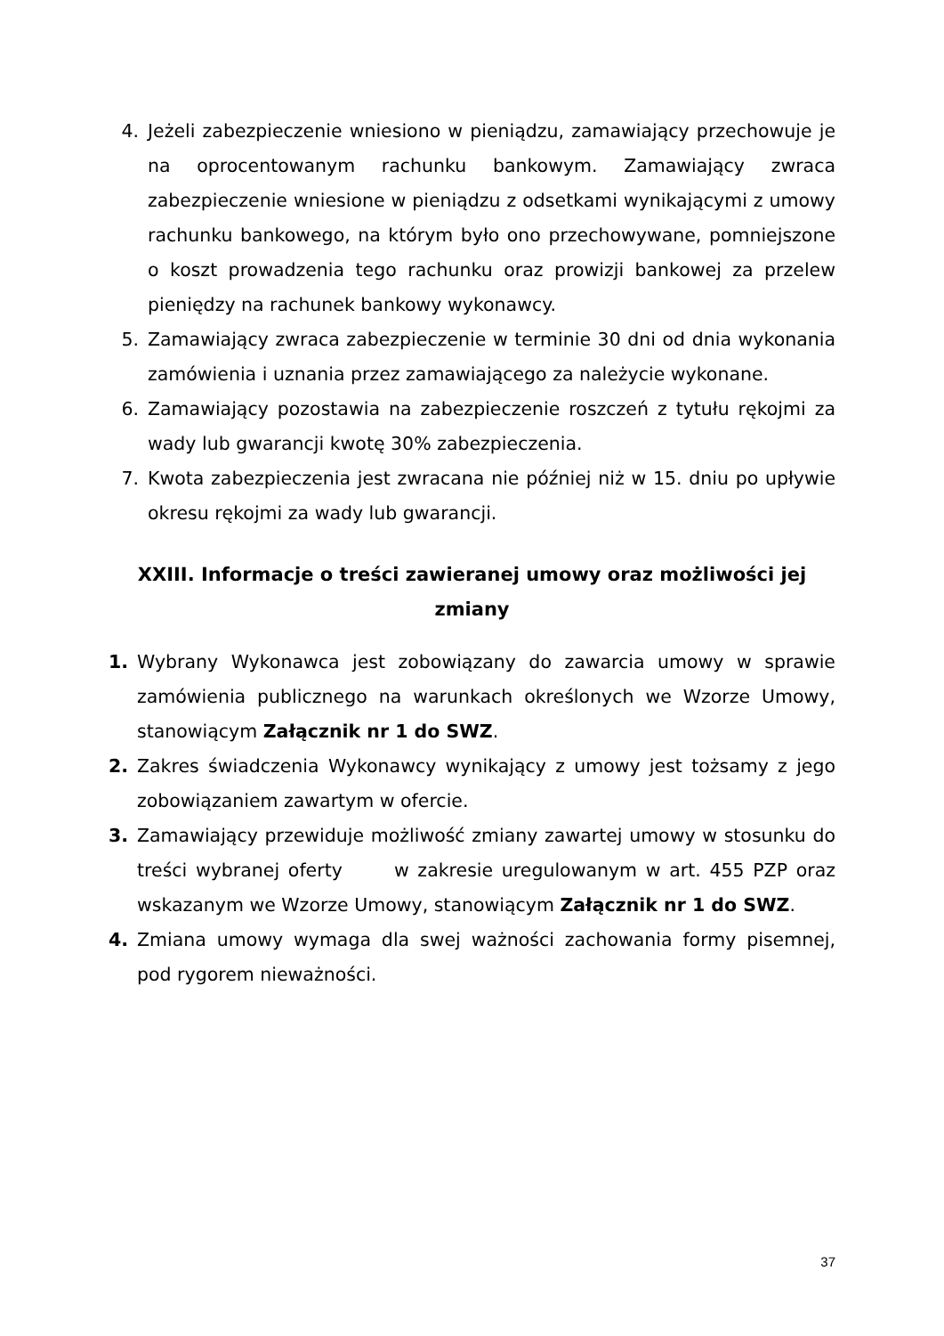4. Jeżeli zabezpieczenie wniesiono w pieniądzu, zamawiający przechowuje je na oprocentowanym rachunku bankowym. Zamawiający zwraca zabezpieczenie wniesione w pieniądzu z odsetkami wynikającymi z umowy rachunku bankowego, na którym było ono przechowywane, pomniejszone o koszt prowadzenia tego rachunku oraz prowizji bankowej za przelew pieniędzy na rachunek bankowy wykonawcy.
5. Zamawiający zwraca zabezpieczenie w terminie 30 dni od dnia wykonania zamówienia i uznania przez zamawiającego za należycie wykonane.
6. Zamawiający pozostawia na zabezpieczenie roszczeń z tytułu rękojmi za wady lub gwarancji kwotę 30% zabezpieczenia.
7. Kwota zabezpieczenia jest zwracana nie później niż w 15. dniu po upływie okresu rękojmi za wady lub gwarancji.
XXIII. Informacje o treści zawieranej umowy oraz możliwości jej zmiany
1. Wybrany Wykonawca jest zobowiązany do zawarcia umowy w sprawie zamówienia publicznego na warunkach określonych we Wzorze Umowy, stanowiącym Załącznik nr 1 do SWZ.
2. Zakres świadczenia Wykonawcy wynikający z umowy jest tożsamy z jego zobowiązaniem zawartym w ofercie.
3. Zamawiający przewiduje możliwość zmiany zawartej umowy w stosunku do treści wybranej oferty w zakresie uregulowanym w art. 455 PZP oraz wskazanym we Wzorze Umowy, stanowiącym Załącznik nr 1 do SWZ.
4. Zmiana umowy wymaga dla swej ważności zachowania formy pisemnej, pod rygorem nieważności.
37